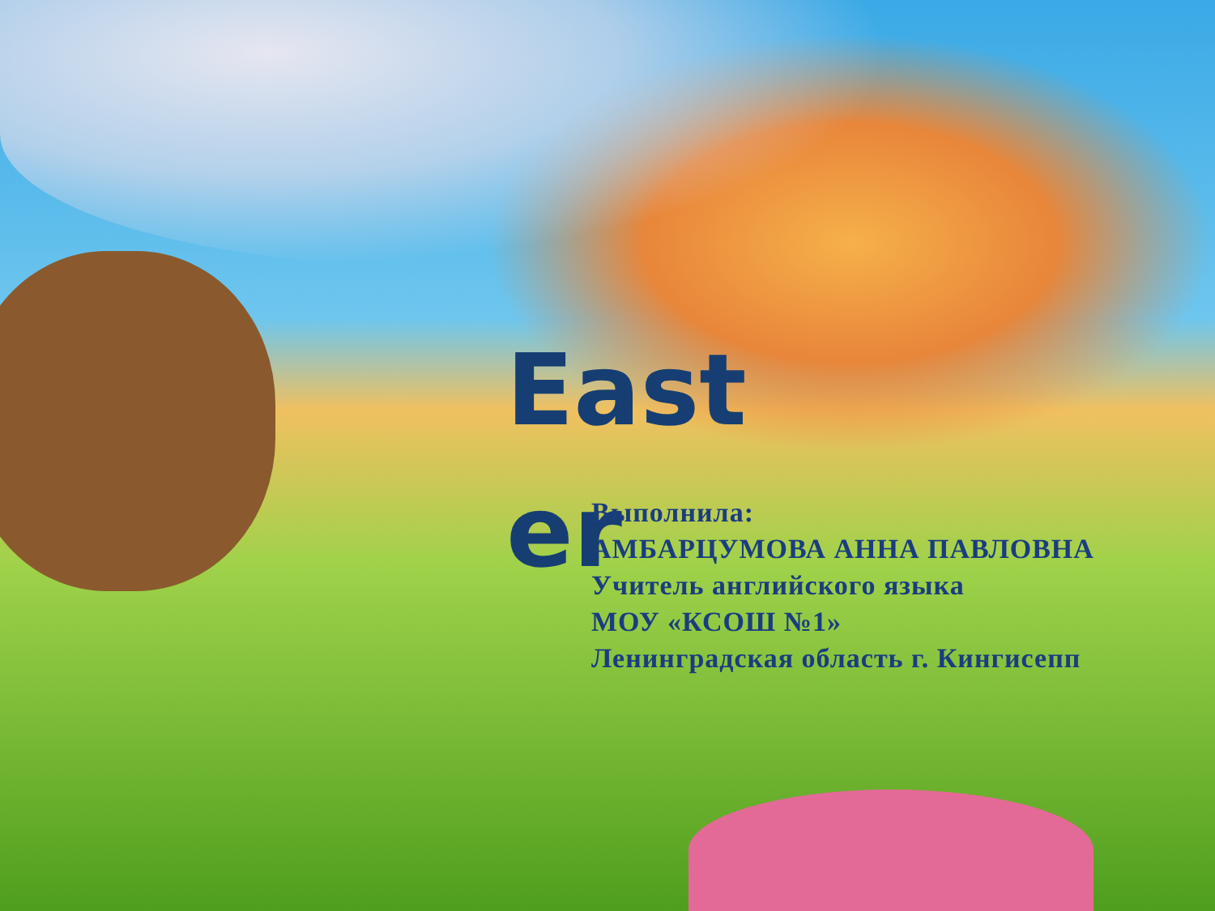East er
Выполнила:
АМБАРЦУМОВА АННА ПАВЛОВНА
Учитель английского языка
МОУ «КСОШ №1»
Ленинградская область г. Кингисепп